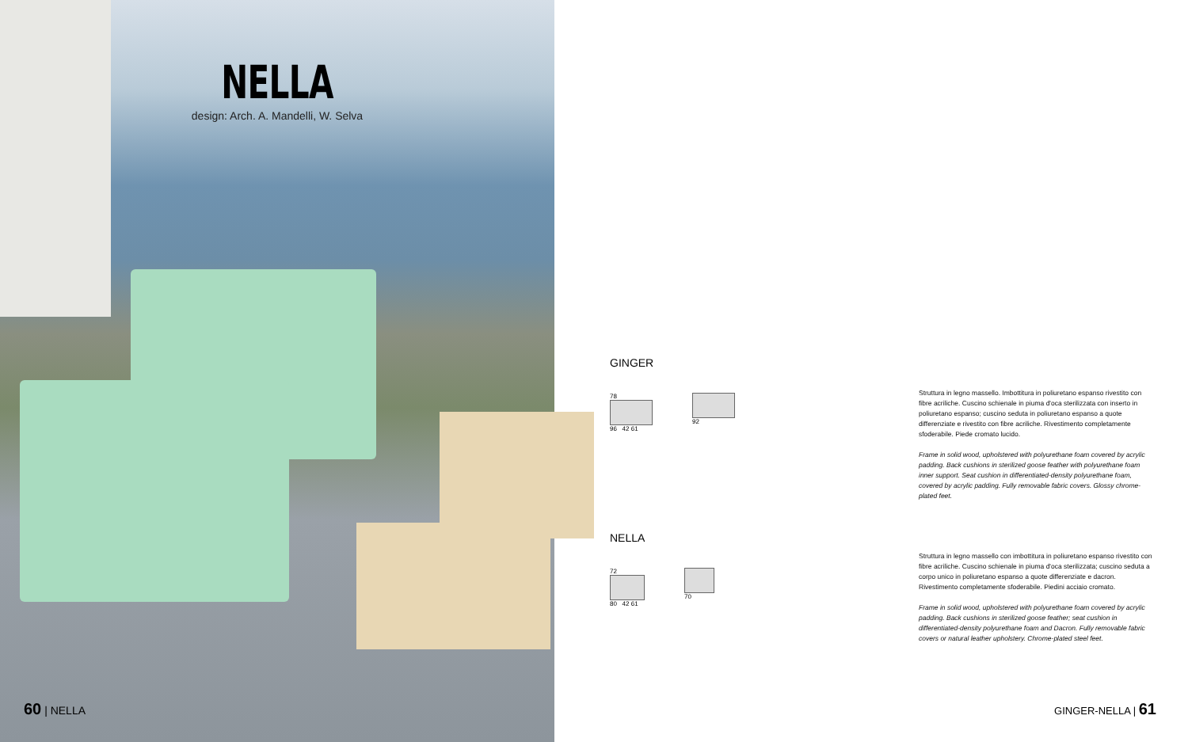NELLA
design: Arch. A. Mandelli, W. Selva
60 | NELLA
GINGER
78
96 42 61
92
Struttura in legno massello. Imbottitura in poliuretano espanso rivestito con fibre acriliche. Cuscino schienale in piuma d'oca sterilizzata con inserto in poliuretano espanso; cuscino seduta in poliuretano espanso a quote differenziate e rivestito con fibre acriliche. Rivestimento completamente sfoderabile. Piede cromato lucido.
Frame in solid wood, upholstered with polyurethane foam covered by acrylic padding. Back cushions in sterilized goose feather with polyurethane foam inner support. Seat cushion in differentiated-density polyurethane foam, covered by acrylic padding. Fully removable fabric covers. Glossy chrome-plated feet.
NELLA
72
80 42 61
70
Struttura in legno massello con imbottitura in poliuretano espanso rivestito con fibre acriliche. Cuscino schienale in piuma d'oca sterilizzata; cuscino seduta a corpo unico in poliuretano espanso a quote differenziate e dacron. Rivestimento completamente sfoderabile. Piedini acciaio cromato.
Frame in solid wood, upholstered with polyurethane foam covered by acrylic padding. Back cushions in sterilized goose feather; seat cushion in differentiated-density polyurethane foam and Dacron. Fully removable fabric covers or natural leather upholstery. Chrome-plated steel feet.
GINGER-NELLA | 61